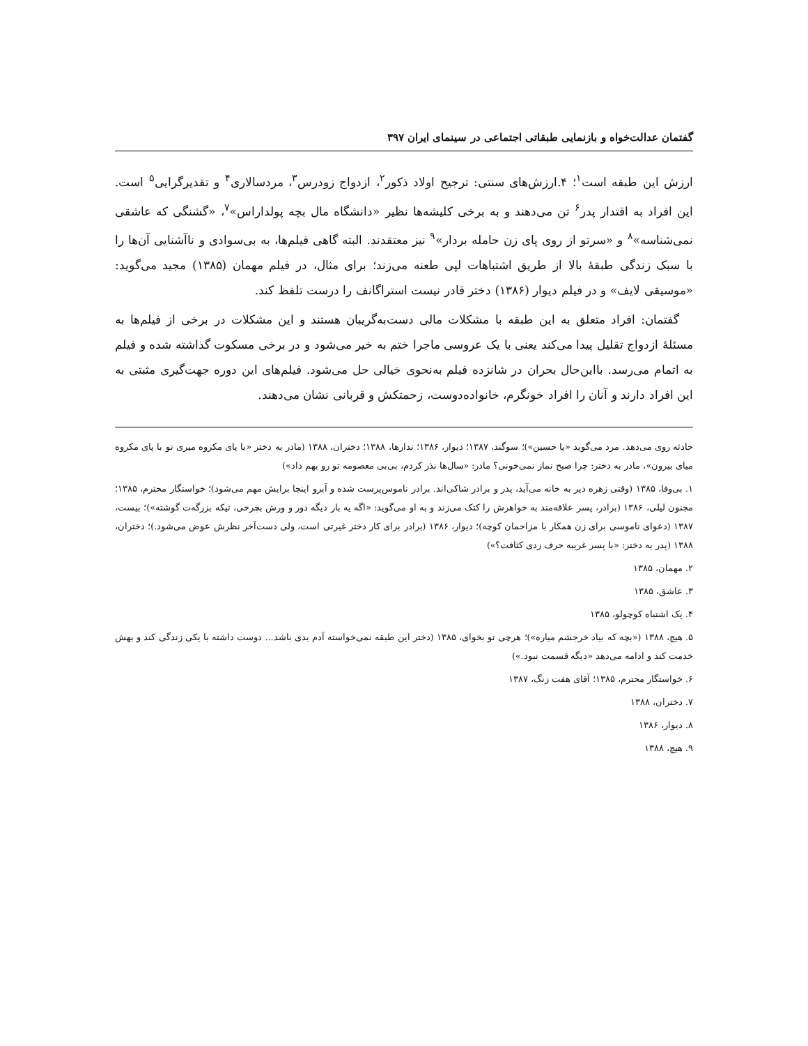گفتمان عدالت‌خواه و بازنمایی طبقاتی اجتماعی در سینمای ایران ۳۹۷
ارزش این طبقه است<sup>۱</sup>؛ ۴.ارزش‌های سنتی: ترجیح اولاد ذکور<sup>۲</sup>، ازدواج زودرس<sup>۳</sup>، مردسالاری<sup>۴</sup> و تقدیرگرایی<sup>۵</sup> است. این افراد به اقتدار پدر<sup>۶</sup> تن می‌دهند و به برخی کلیشه‌ها نظیر «دانشگاه مال بچه پولداراس»<sup>۷</sup>، «گشنگی که عاشقی نمی‌شناسه»<sup>۸</sup> و «سرتو از روی پای زن حامله بردار»<sup>۹</sup> نیز معتقدند. البته گاهی فیلم‌ها، به بی‌سوادی و ناآشنایی آن‌ها را با سبک زندگی طبقهٔ بالا از طریق اشتباهات لپی طعنه می‌زند؛ برای مثال، در فیلم مهمان (۱۳۸۵) مجید می‌گوید: «موسیقی لایف» و در فیلم دیوار (۱۳۸۶) دختر قادر نیست استراگانف را درست تلفظ کند.
گفتمان: افراد متعلق به این طبقه با مشکلات مالی دست‌به‌گریبان هستند و این مشکلات در برخی از فیلم‌ها به مسئلهٔ ازدواج تقلیل پیدا می‌کند یعنی با یک عروسی ماجرا ختم به خیر می‌شود و در برخی مسکوت گذاشته شده و فیلم به اتمام می‌رسد. بااین‌حال بحران در شانزده فیلم به‌نحوی خیالی حل می‌شود. فیلم‌های این دوره جهت‌گیری مثبتی به این افراد دارند و آنان را افراد خونگرم، خانواده‌دوست، زحمتکش و قربانی نشان می‌دهند.
حادثه روی می‌دهد. مرد می‌گوید «یا حسین»)؛ سوگند، ۱۳۸۷؛ دیوار، ۱۳۸۶؛ ندارها، ۱۳۸۸؛ دختران، ۱۳۸۸ (مادر به دختر «با پای مکروه میری تو با پای مکروه میای بیرون»، مادر به دختر: چرا صبح نماز نمی‌خونی؟ مادر: «سال‌ها نذر کردم، بی‌بی معصومه تو رو بهم داد»)
۱. بی‌وفا، ۱۳۸۵ (وقتی زهره دیر به خانه می‌آید، پدر و برادر شاکی‌اند. برادر ناموس‌پرست شده و آبرو اینجا برایش مهم می‌شود)؛ خواستگار محترم، ۱۳۸۵؛ مجنون لیلی، ۱۳۸۶ (برادر، پسر علاقه‌مند به خواهرش را کتک می‌زند و به او می‌گوید: «اگه یه بار دیگه دور و ورش بچرخی، تیکه بزرگه‌ت گوشته»)؛ بیست، ۱۳۸۷ (دعوای ناموسی برای زن همکار با مزاحمان کوچه)؛ دیوار، ۱۳۸۶ (برادر برای کار دختر غیرتی است، ولی دست‌آخر نظرش عوض می‌شود.)؛ دختران، ۱۳۸۸ (پدر به دختر: «با پسر غریبه حرف زدی کثافت؟»)
۲. مهمان، ۱۳۸۵
۳. عاشق، ۱۳۸۵
۴. یک اشتباه کوچولو، ۱۳۸۵
۵. هیچ، ۱۳۸۸ («بچه که بیاد خرجشم میاره»)؛ هرچی تو بخوای، ۱۳۸۵ (دختر این طبقه نمی‌خواسته آدم بدی باشد... دوست داشته با یکی زندگی کند و بهش خدمت کند و ادامه می‌دهد «دیگه قسمت نبود.»)
۶. خواستگار محترم، ۱۳۸۵؛ آقای هفت زنگ، ۱۳۸۷
۷. دختران، ۱۳۸۸
۸. دیوار، ۱۳۸۶
۹. هیچ، ۱۳۸۸